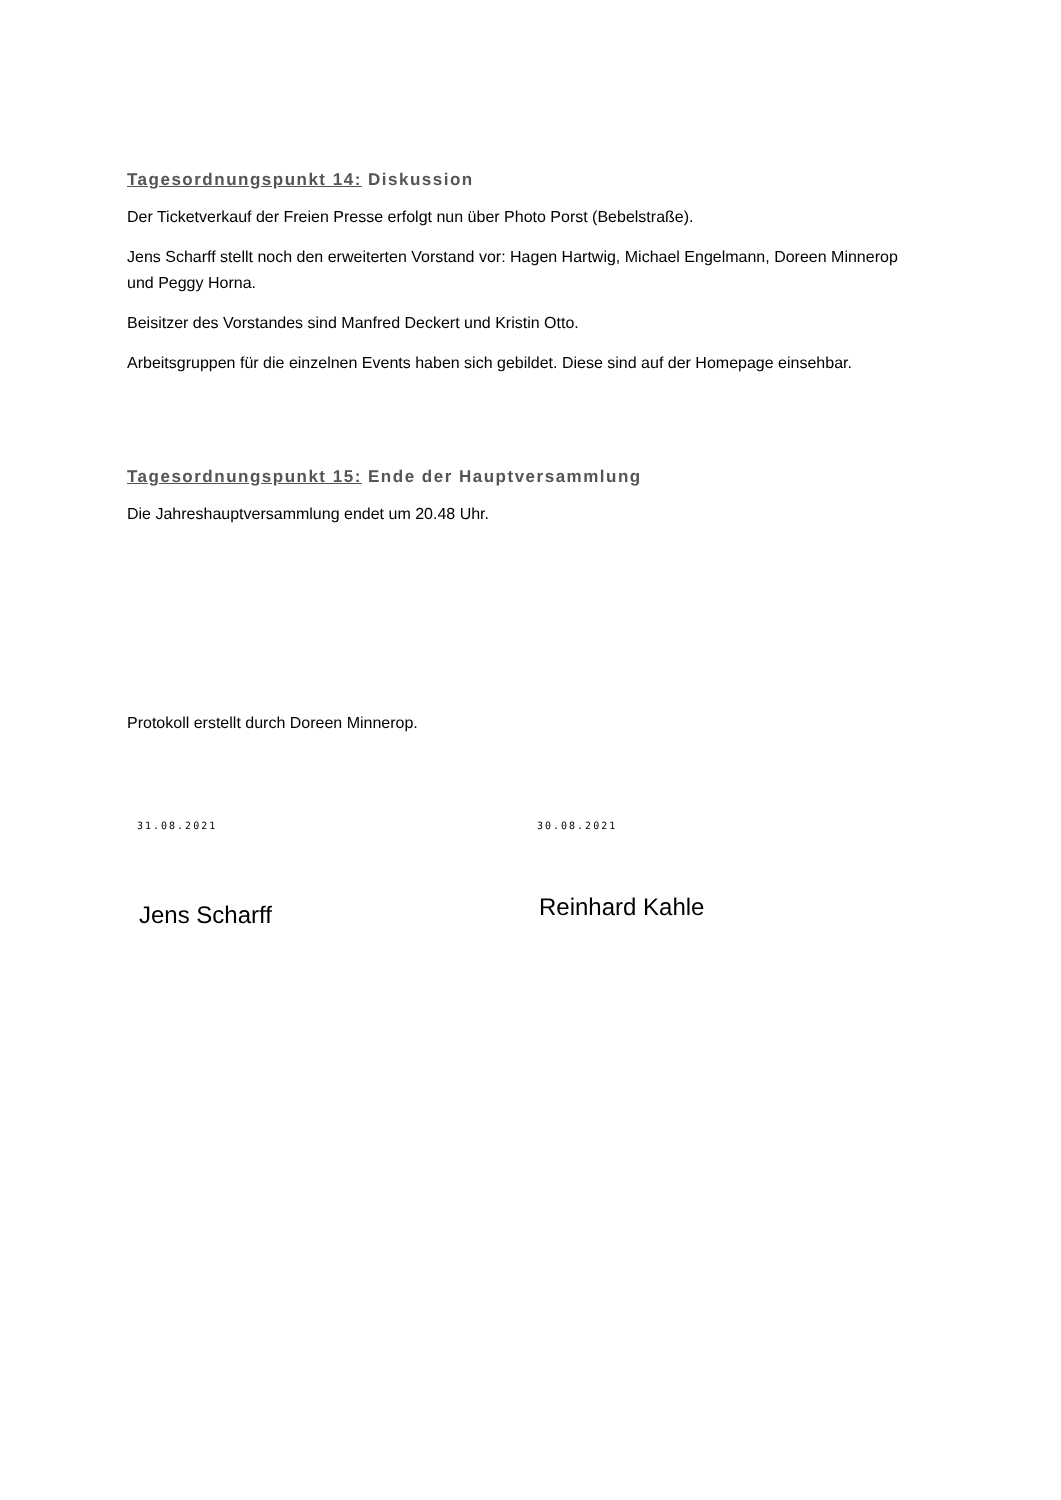Tagesordnungspunkt 14: Diskussion
Der Ticketverkauf der Freien Presse erfolgt nun über Photo Porst (Bebelstraße).
Jens Scharff stellt noch den erweiterten Vorstand vor: Hagen Hartwig, Michael Engelmann, Doreen Minnerop und Peggy Horna.
Beisitzer des Vorstandes sind Manfred Deckert und Kristin Otto.
Arbeitsgruppen für die einzelnen Events haben sich gebildet. Diese sind auf der Homepage einsehbar.
Tagesordnungspunkt 15: Ende der Hauptversammlung
Die Jahreshauptversammlung endet um 20.48 Uhr.
Protokoll erstellt durch Doreen Minnerop.
31.08.2021
Jens Scharff
30.08.2021
Reinhard Kahle